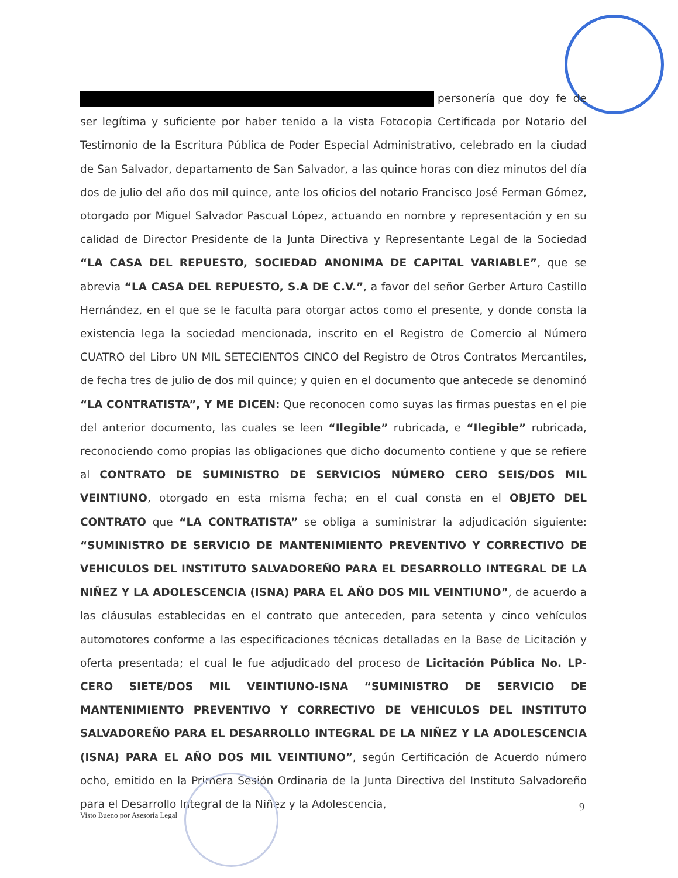personería que doy fe de ser legítima y suficiente por haber tenido a la vista Fotocopia Certificada por Notario del Testimonio de la Escritura Pública de Poder Especial Administrativo, celebrado en la ciudad de San Salvador, departamento de San Salvador, a las quince horas con diez minutos del día dos de julio del año dos mil quince, ante los oficios del notario Francisco José Ferman Gómez, otorgado por Miguel Salvador Pascual López, actuando en nombre y representación y en su calidad de Director Presidente de la Junta Directiva y Representante Legal de la Sociedad “LA CASA DEL REPUESTO, SOCIEDAD ANONIMA DE CAPITAL VARIABLE”, que se abrevia “LA CASA DEL REPUESTO, S.A DE C.V.”, a favor del señor Gerber Arturo Castillo Hernández, en el que se le faculta para otorgar actos como el presente, y donde consta la existencia lega la sociedad mencionada, inscrito en el Registro de Comercio al Número CUATRO del Libro UN MIL SETECIENTOS CINCO del Registro de Otros Contratos Mercantiles, de fecha tres de julio de dos mil quince; y quien en el documento que antecede se denominó “LA CONTRATISTA”, Y ME DICEN: Que reconocen como suyas las firmas puestas en el pie del anterior documento, las cuales se leen “Ilegible” rubricada, e “Ilegible” rubricada, reconociendo como propias las obligaciones que dicho documento contiene y que se refiere al CONTRATO DE SUMINISTRO DE SERVICIOS NÚMERO CERO SEIS/DOS MIL VEINTIUNO, otorgado en esta misma fecha; en el cual consta en el OBJETO DEL CONTRATO que “LA CONTRATISTA” se obliga a suministrar la adjudicación siguiente: “SUMINISTRO DE SERVICIO DE MANTENIMIENTO PREVENTIVO Y CORRECTIVO DE VEHICULOS DEL INSTITUTO SALVADOREÑO PARA EL DESARROLLO INTEGRAL DE LA NIÑEZ Y LA ADOLESCENCIA (ISNA) PARA EL AÑO DOS MIL VEINTIUNO”, de acuerdo a las cláusulas establecidas en el contrato que anteceden, para setenta y cinco vehículos automotores conforme a las especificaciones técnicas detalladas en la Base de Licitación y oferta presentada; el cual le fue adjudicado del proceso de Licitación Pública No. LP-CERO SIETE/DOS MIL VEINTIUNO-ISNA “SUMINISTRO DE SERVICIO DE MANTENIMIENTO PREVENTIVO Y CORRECTIVO DE VEHICULOS DEL INSTITUTO SALVADOREÑO PARA EL DESARROLLO INTEGRAL DE LA NIÑEZ Y LA ADOLESCENCIA (ISNA) PARA EL AÑO DOS MIL VEINTIUNO”, según Certificación de Acuerdo número ocho, emitido en la Primera Sesión Ordinaria de la Junta Directiva del Instituto Salvadoreño para el Desarrollo Integral de la Niñez y la Adolescencia,
9
Visto Bueno por Asesoría Legal